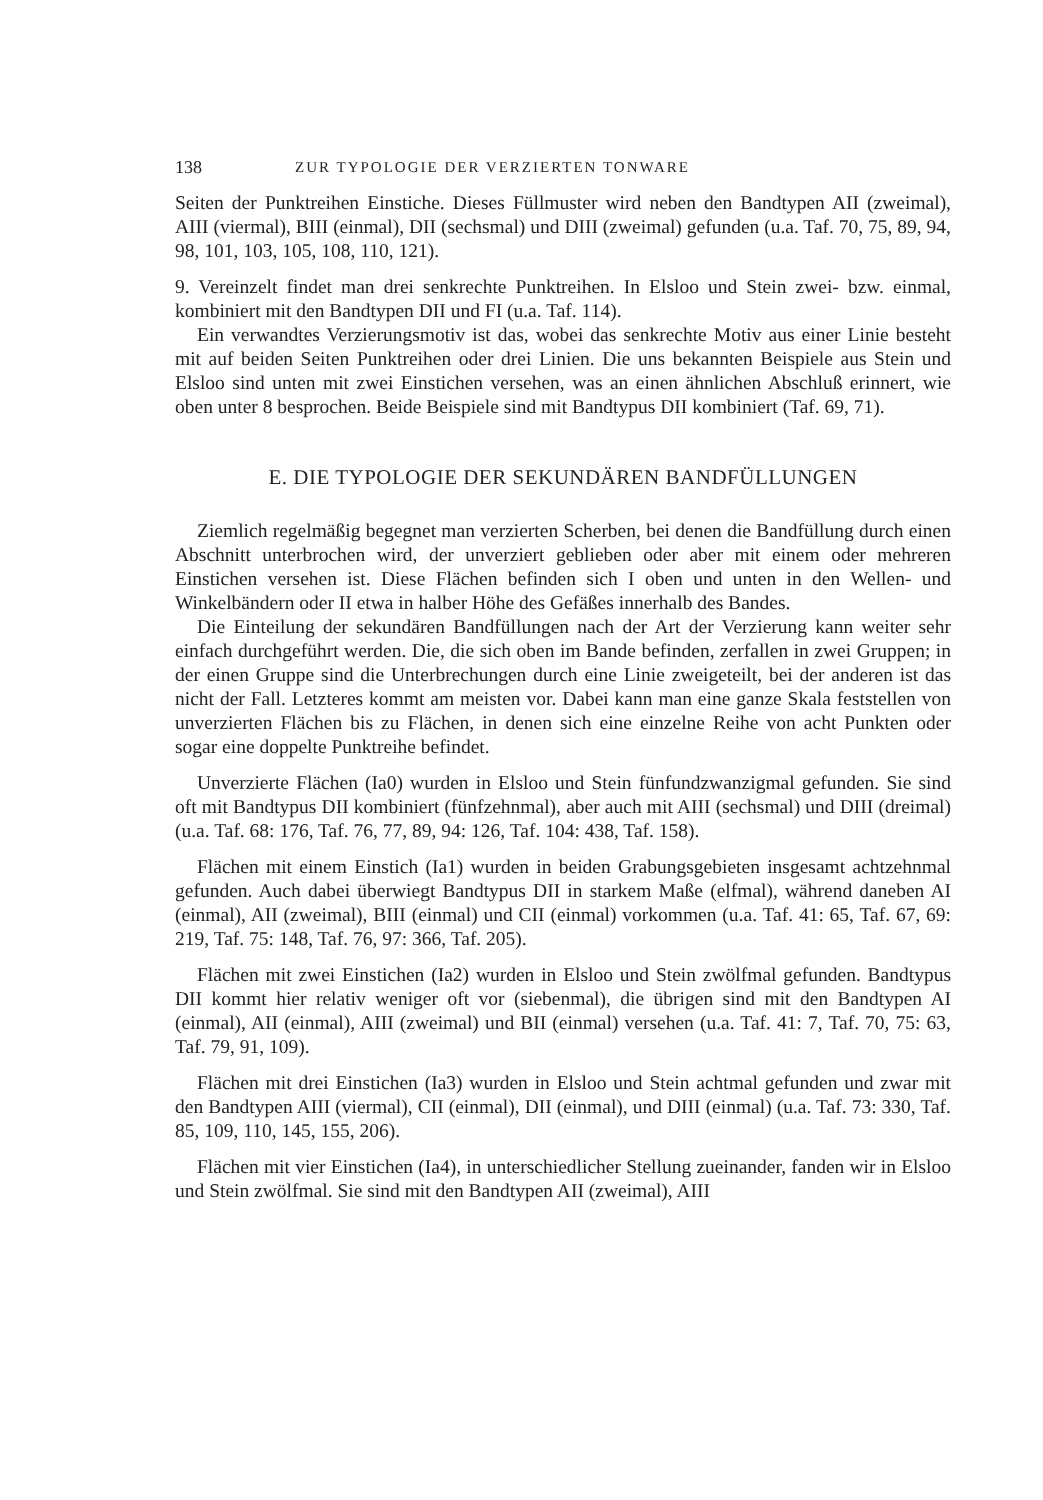138 ZUR TYPOLOGIE DER VERZIERTEN TONWARE
Seiten der Punktreihen Einstiche. Dieses Füllmuster wird neben den Bandtypen AII (zweimal), AIII (viermal), BIII (einmal), DII (sechsmal) und DIII (zweimal) gefunden (u.a. Taf. 70, 75, 89, 94, 98, 101, 103, 105, 108, 110, 121).
9. Vereinzelt findet man drei senkrechte Punktreihen. In Elsloo und Stein zwei- bzw. einmal, kombiniert mit den Bandtypen DII und FI (u.a. Taf. 114).
Ein verwandtes Verzierungsmotiv ist das, wobei das senkrechte Motiv aus einer Linie besteht mit auf beiden Seiten Punktreihen oder drei Linien. Die uns bekannten Beispiele aus Stein und Elsloo sind unten mit zwei Einstichen versehen, was an einen ähnlichen Abschluß erinnert, wie oben unter 8 besprochen. Beide Beispiele sind mit Bandtypus DII kombiniert (Taf. 69, 71).
E. DIE TYPOLOGIE DER SEKUNDÄREN BANDFÜLLUNGEN
Ziemlich regelmäßig begegnet man verzierten Scherben, bei denen die Bandfüllung durch einen Abschnitt unterbrochen wird, der unverziert geblieben oder aber mit einem oder mehreren Einstichen versehen ist. Diese Flächen befinden sich I oben und unten in den Wellen- und Winkelbändern oder II etwa in halber Höhe des Gefäßes innerhalb des Bandes.
Die Einteilung der sekundären Bandfüllungen nach der Art der Verzierung kann weiter sehr einfach durchgeführt werden. Die, die sich oben im Bande befinden, zerfallen in zwei Gruppen; in der einen Gruppe sind die Unterbrechungen durch eine Linie zweigeteilt, bei der anderen ist das nicht der Fall. Letzteres kommt am meisten vor. Dabei kann man eine ganze Skala feststellen von unverzierten Flächen bis zu Flächen, in denen sich eine einzelne Reihe von acht Punkten oder sogar eine doppelte Punktreihe befindet.
Unverzierte Flächen (Ia0) wurden in Elsloo und Stein fünfundzwanzigmal gefunden. Sie sind oft mit Bandtypus DII kombiniert (fünfzehnmal), aber auch mit AIII (sechsmal) und DIII (dreimal) (u.a. Taf. 68: 176, Taf. 76, 77, 89, 94: 126, Taf. 104: 438, Taf. 158).
Flächen mit einem Einstich (Ia1) wurden in beiden Grabungsgebieten insgesamt achtzehnmal gefunden. Auch dabei überwiegt Bandtypus DII in starkem Maße (elfmal), während daneben AI (einmal), AII (zweimal), BIII (einmal) und CII (einmal) vorkommen (u.a. Taf. 41: 65, Taf. 67, 69: 219, Taf. 75: 148, Taf. 76, 97: 366, Taf. 205).
Flächen mit zwei Einstichen (Ia2) wurden in Elsloo und Stein zwölfmal gefunden. Bandtypus DII kommt hier relativ weniger oft vor (siebenmal), die übrigen sind mit den Bandtypen AI (einmal), AII (einmal), AIII (zweimal) und BII (einmal) versehen (u.a. Taf. 41: 7, Taf. 70, 75: 63, Taf. 79, 91, 109).
Flächen mit drei Einstichen (Ia3) wurden in Elsloo und Stein achtmal gefunden und zwar mit den Bandtypen AIII (viermal), CII (einmal), DII (einmal), und DIII (einmal) (u.a. Taf. 73: 330, Taf. 85, 109, 110, 145, 155, 206).
Flächen mit vier Einstichen (Ia4), in unterschiedlicher Stellung zueinander, fanden wir in Elsloo und Stein zwölfmal. Sie sind mit den Bandtypen AII (zweimal), AIII